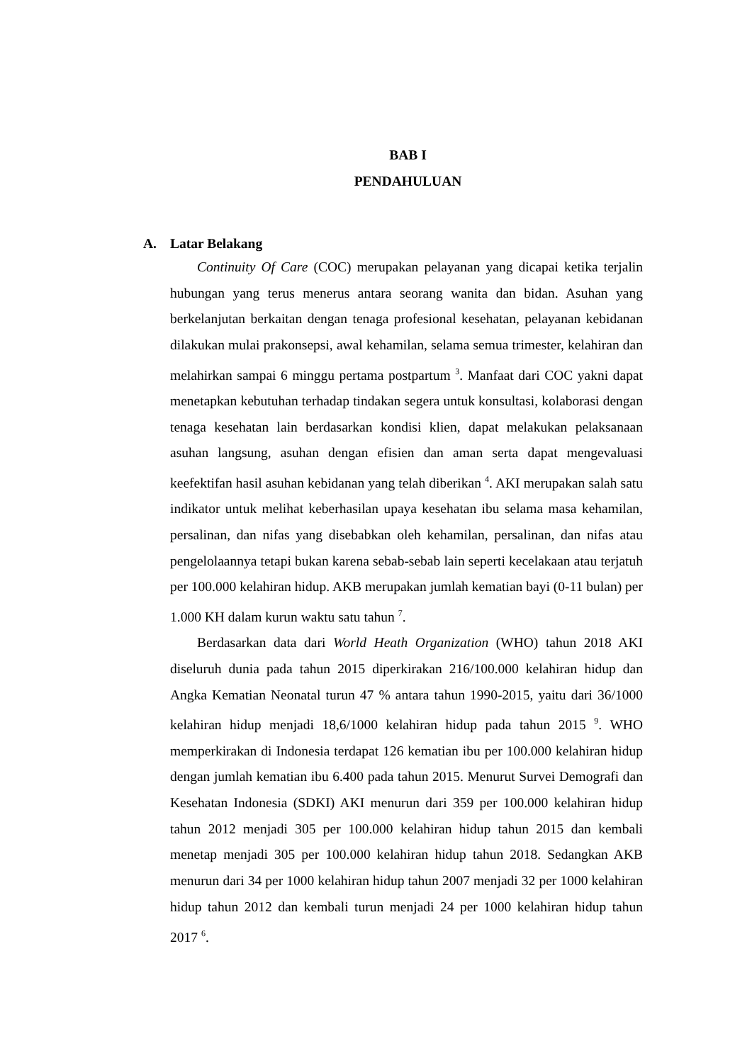BAB I
PENDAHULUAN
A. Latar Belakang
Continuity Of Care (COC) merupakan pelayanan yang dicapai ketika terjalin hubungan yang terus menerus antara seorang wanita dan bidan. Asuhan yang berkelanjutan berkaitan dengan tenaga profesional kesehatan, pelayanan kebidanan dilakukan mulai prakonsepsi, awal kehamilan, selama semua trimester, kelahiran dan melahirkan sampai 6 minggu pertama postpartum <sup>3</sup>. Manfaat dari COC yakni dapat menetapkan kebutuhan terhadap tindakan segera untuk konsultasi, kolaborasi dengan tenaga kesehatan lain berdasarkan kondisi klien, dapat melakukan pelaksanaan asuhan langsung, asuhan dengan efisien dan aman serta dapat mengevaluasi keefektifan hasil asuhan kebidanan yang telah diberikan <sup>4</sup>. AKI merupakan salah satu indikator untuk melihat keberhasilan upaya kesehatan ibu selama masa kehamilan, persalinan, dan nifas yang disebabkan oleh kehamilan, persalinan, dan nifas atau pengelolaannya tetapi bukan karena sebab-sebab lain seperti kecelakaan atau terjatuh per 100.000 kelahiran hidup. AKB merupakan jumlah kematian bayi (0-11 bulan) per 1.000 KH dalam kurun waktu satu tahun <sup>7</sup>.
Berdasarkan data dari World Heath Organization (WHO) tahun 2018 AKI diseluruh dunia pada tahun 2015 diperkirakan 216/100.000 kelahiran hidup dan Angka Kematian Neonatal turun 47 % antara tahun 1990-2015, yaitu dari 36/1000 kelahiran hidup menjadi 18,6/1000 kelahiran hidup pada tahun 2015 <sup>9</sup>. WHO memperkirakan di Indonesia terdapat 126 kematian ibu per 100.000 kelahiran hidup dengan jumlah kematian ibu 6.400 pada tahun 2015. Menurut Survei Demografi dan Kesehatan Indonesia (SDKI) AKI menurun dari 359 per 100.000 kelahiran hidup tahun 2012 menjadi 305 per 100.000 kelahiran hidup tahun 2015 dan kembali menetap menjadi 305 per 100.000 kelahiran hidup tahun 2018. Sedangkan AKB menurun dari 34 per 1000 kelahiran hidup tahun 2007 menjadi 32 per 1000 kelahiran hidup tahun 2012 dan kembali turun menjadi 24 per 1000 kelahiran hidup tahun 2017 <sup>6</sup>.